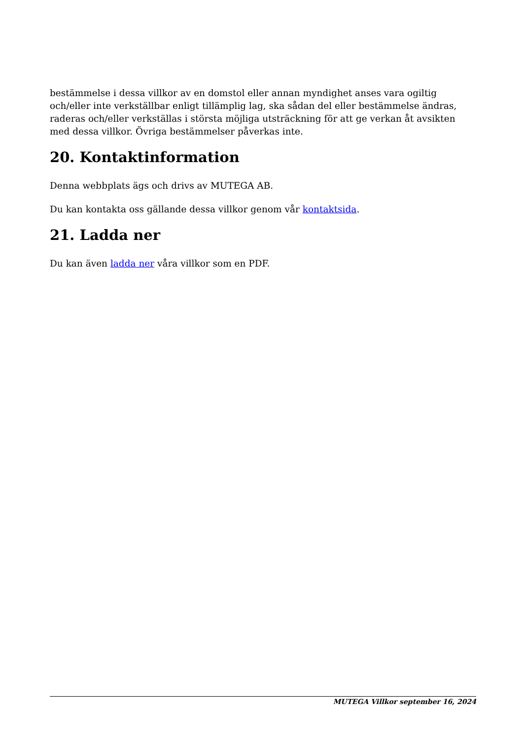bestämmelse i dessa villkor av en domstol eller annan myndighet anses vara ogiltig och/eller inte verkställbar enligt tillämplig lag, ska sådan del eller bestämmelse ändras, raderas och/eller verkställas i största möjliga utsträckning för att ge verkan åt avsikten med dessa villkor. Övriga bestämmelser påverkas inte.
20. Kontaktinformation
Denna webbplats ägs och drivs av MUTEGA AB.
Du kan kontakta oss gällande dessa villkor genom vår kontaktsida.
21. Ladda ner
Du kan även ladda ner våra villkor som en PDF.
MUTEGA Villkor september 16, 2024